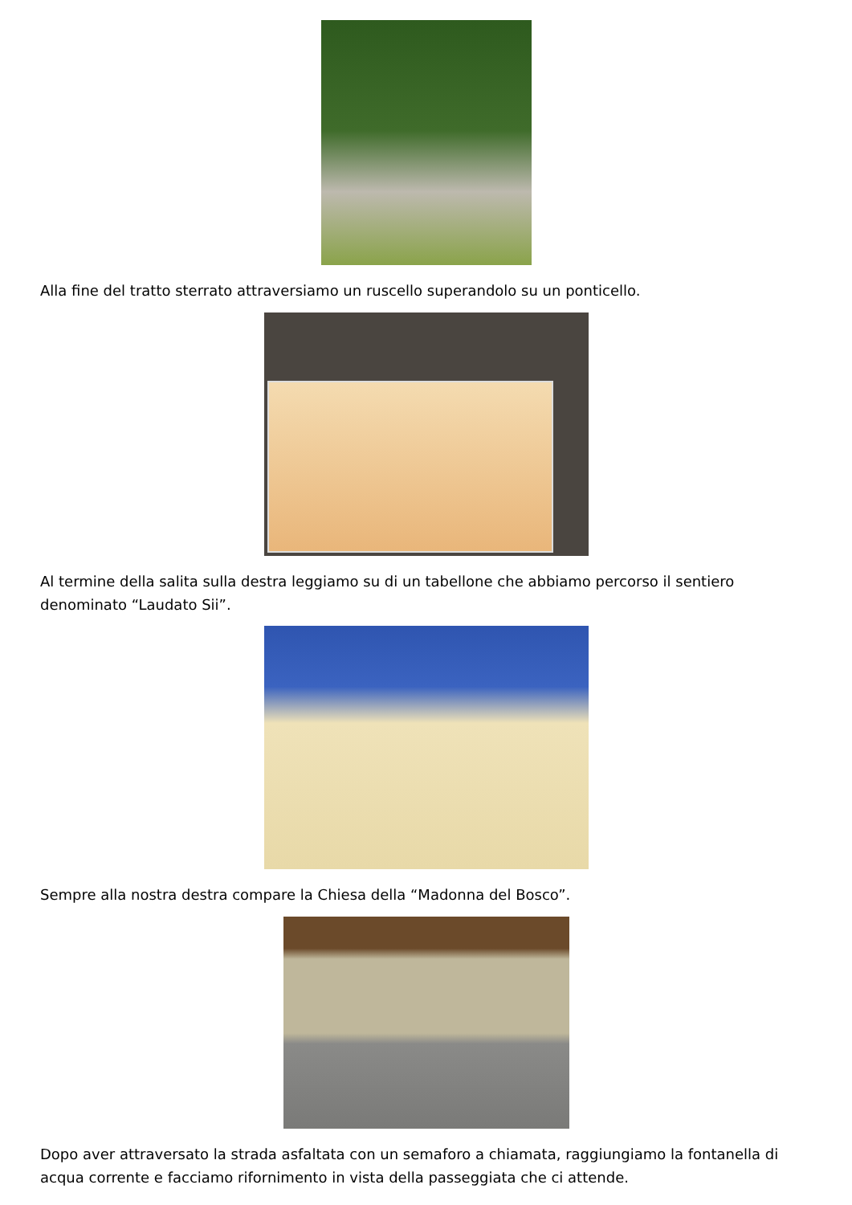Alla fine del tratto sterrato attraversiamo un ruscello superandolo su un ponticello.
Al termine della salita sulla destra leggiamo su di un tabellone che abbiamo percorso il sentiero denominato “Laudato Sii”.
Sempre alla nostra destra compare la Chiesa della “Madonna del Bosco”.
Dopo aver attraversato la strada asfaltata con un semaforo a chiamata, raggiungiamo la fontanella di acqua corrente e facciamo rifornimento in vista della passeggiata che ci attende.